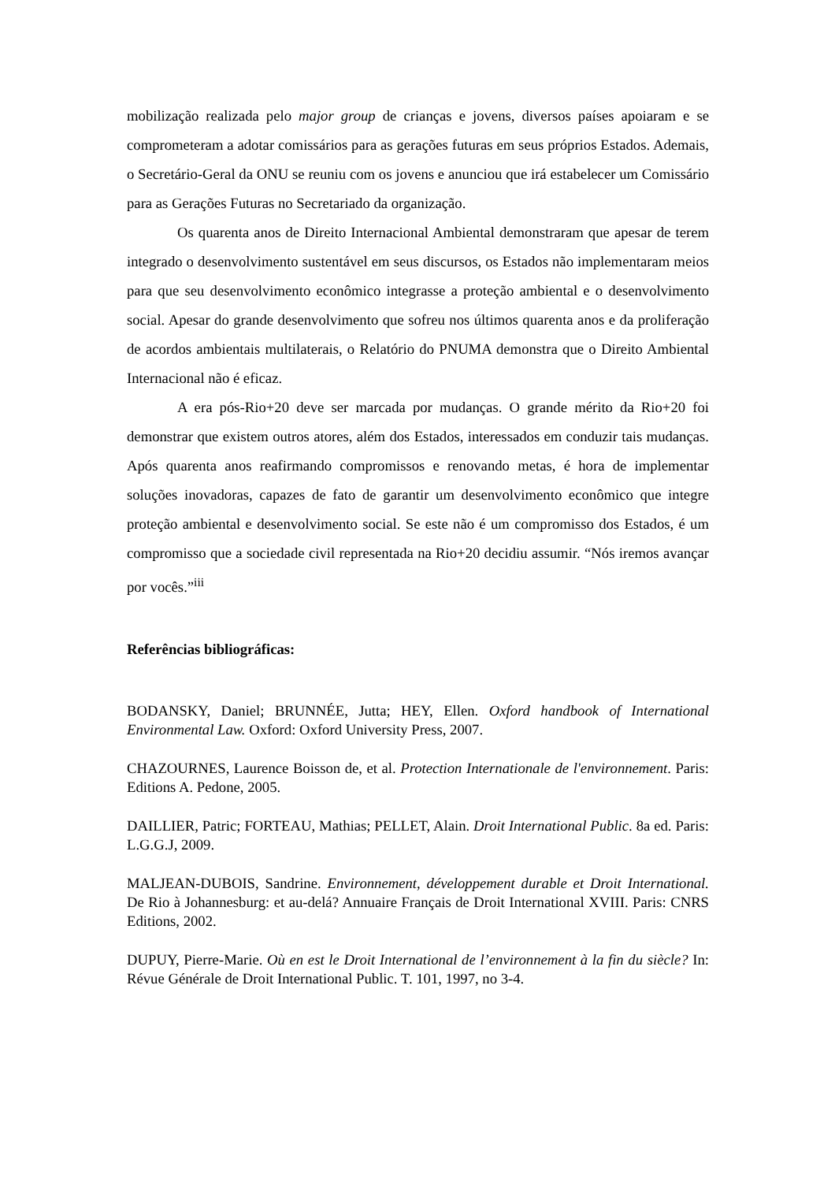mobilização realizada pelo major group de crianças e jovens, diversos países apoiaram e se comprometeram a adotar comissários para as gerações futuras em seus próprios Estados. Ademais, o Secretário-Geral da ONU se reuniu com os jovens e anunciou que irá estabelecer um Comissário para as Gerações Futuras no Secretariado da organização.
Os quarenta anos de Direito Internacional Ambiental demonstraram que apesar de terem integrado o desenvolvimento sustentável em seus discursos, os Estados não implementaram meios para que seu desenvolvimento econômico integrasse a proteção ambiental e o desenvolvimento social. Apesar do grande desenvolvimento que sofreu nos últimos quarenta anos e da proliferação de acordos ambientais multilaterais, o Relatório do PNUMA demonstra que o Direito Ambiental Internacional não é eficaz.
A era pós-Rio+20 deve ser marcada por mudanças. O grande mérito da Rio+20 foi demonstrar que existem outros atores, além dos Estados, interessados em conduzir tais mudanças. Após quarenta anos reafirmando compromissos e renovando metas, é hora de implementar soluções inovadoras, capazes de fato de garantir um desenvolvimento econômico que integre proteção ambiental e desenvolvimento social. Se este não é um compromisso dos Estados, é um compromisso que a sociedade civil representada na Rio+20 decidiu assumir. “Nós iremos avançar por vocês.”<sup>iii</sup>
Referências bibliográficas:
BODANSKY, Daniel; BRUNNÉE, Jutta; HEY, Ellen. Oxford handbook of International Environmental Law. Oxford: Oxford University Press, 2007.
CHAZOURNES, Laurence Boisson de, et al. Protection Internationale de l'environnement. Paris: Editions A. Pedone, 2005.
DAILLIER, Patric; FORTEAU, Mathias; PELLET, Alain. Droit International Public. 8a ed. Paris: L.G.G.J, 2009.
MALJEAN-DUBOIS, Sandrine. Environnement, développement durable et Droit International. De Rio à Johannesburg: et au-delá? Annuaire Français de Droit International XVIII. Paris: CNRS Editions, 2002.
DUPUY, Pierre-Marie. Où en est le Droit International de l’environnement à la fin du siècle? In: Révue Générale de Droit International Public. T. 101, 1997, no 3-4.